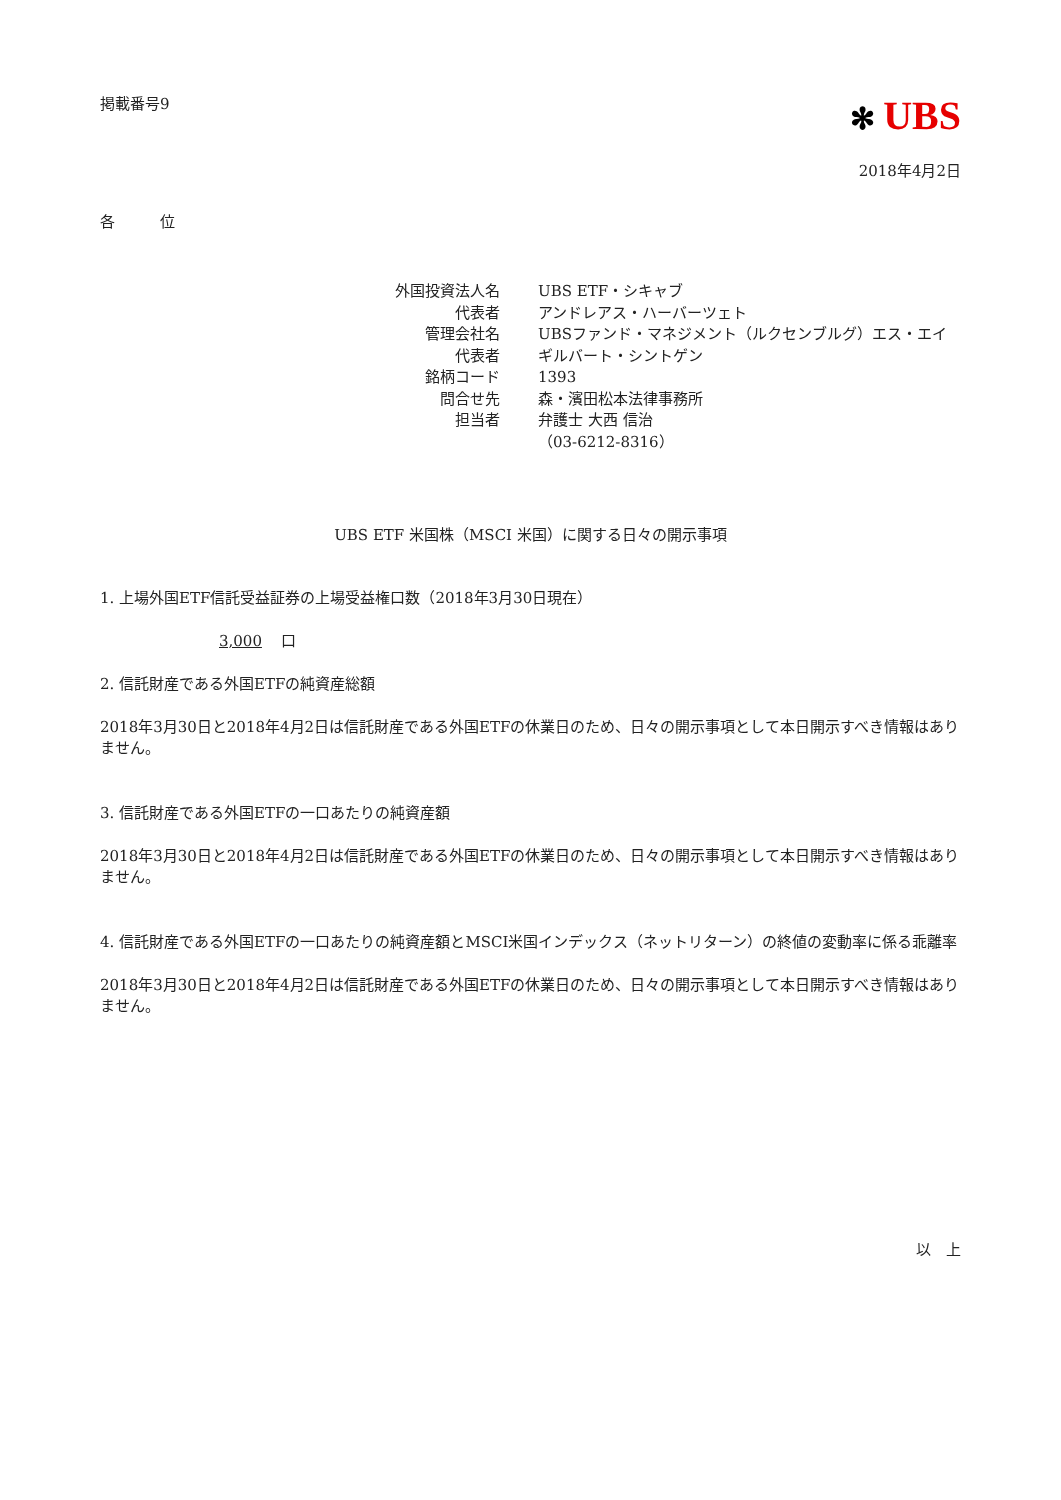掲載番号9
✻ UBS
2018年4月2日
各　　　位
| 外国投資法人名 | UBS ETF・シキャブ |
| 代表者 | アンドレアス・ハーバーツェト |
| 管理会社名 | UBSファンド・マネジメント（ルクセンブルグ）エス・エイ |
| 代表者 | ギルバート・シントゲン |
| 銘柄コード | 1393 |
| 問合せ先 | 森・濱田松本法律事務所 |
| 担当者 | 弁護士 大西 信治 （03-6212-8316） |
UBS ETF 米国株（MSCI 米国）に関する日々の開示事項
1. 上場外国ETF信託受益証券の上場受益権口数（2018年3月30日現在）
3,000 口
2. 信託財産である外国ETFの純資産総額
2018年3月30日と2018年4月2日は信託財産である外国ETFの休業日のため、日々の開示事項として本日開示すべき情報はありません。
3. 信託財産である外国ETFの一口あたりの純資産額
2018年3月30日と2018年4月2日は信託財産である外国ETFの休業日のため、日々の開示事項として本日開示すべき情報はありません。
4. 信託財産である外国ETFの一口あたりの純資産額とMSCI米国インデックス（ネットリターン）の終値の変動率に係る乖離率
2018年3月30日と2018年4月2日は信託財産である外国ETFの休業日のため、日々の開示事項として本日開示すべき情報はありません。
以　上